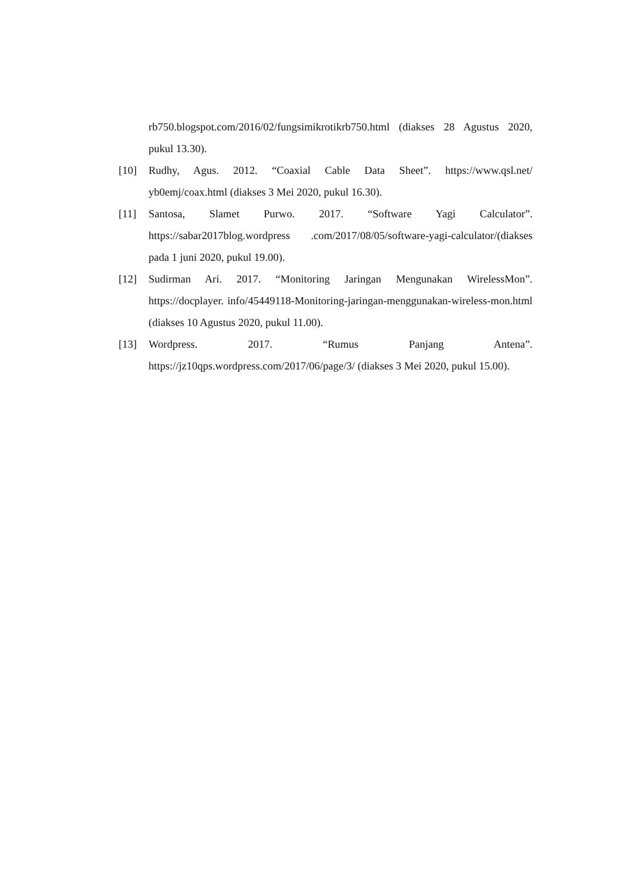rb750.blogspot.com/2016/02/fungsimikrotikrb750.html (diakses 28 Agustus 2020, pukul 13.30).
[10] Rudhy, Agus. 2012. “Coaxial Cable Data Sheet”. https://www.qsl.net/ yb0emj/coax.html (diakses 3 Mei 2020, pukul 16.30).
[11] Santosa, Slamet Purwo. 2017. “Software Yagi Calculator”. https://sabar2017blog.wordpress .com/2017/08/05/software-yagi-calculator/(diakses pada 1 juni 2020, pukul 19.00).
[12] Sudirman Ari. 2017. “Monitoring Jaringan Mengunakan WirelessMon”. https://docplayer. info/45449118-Monitoring-jaringan-menggunakan-wireless-mon.html (diakses 10 Agustus 2020, pukul 11.00).
[13] Wordpress. 2017. “Rumus Panjang Antena”. https://jz10qps.wordpress.com/2017/06/page/3/ (diakses 3 Mei 2020, pukul 15.00).